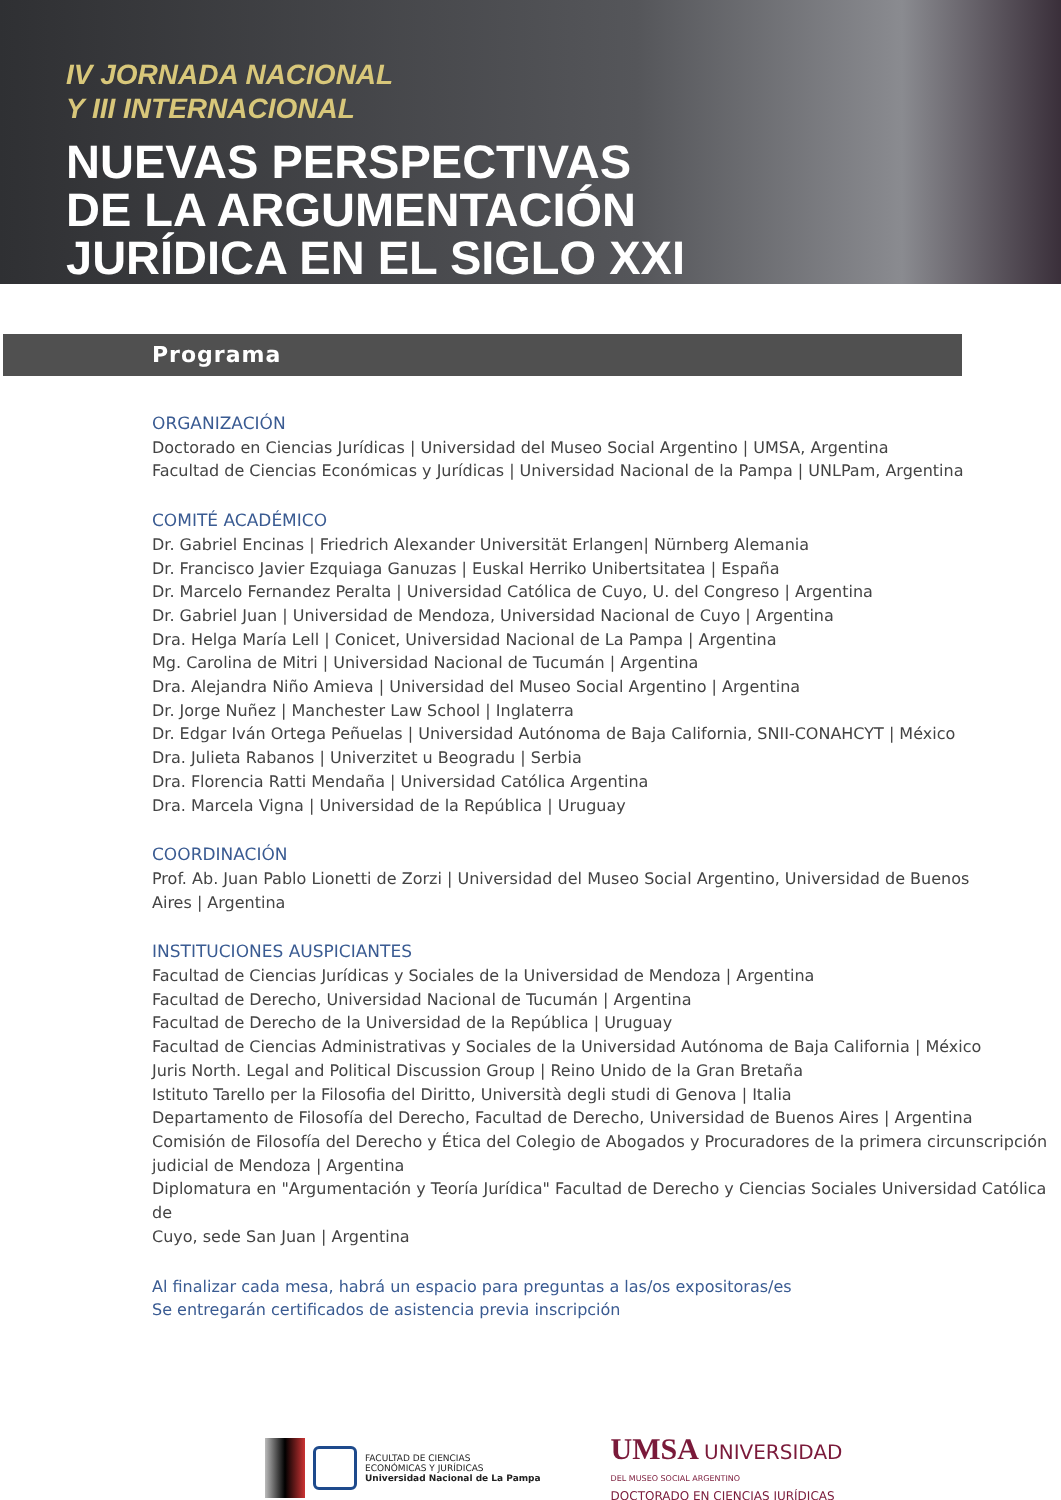IV JORNADA NACIONAL
Y III INTERNACIONAL
NUEVAS PERSPECTIVAS
DE LA ARGUMENTACIÓN
JURÍDICA EN EL SIGLO XXI
Programa
ORGANIZACIÓN
Doctorado en Ciencias Jurídicas | Universidad del Museo Social Argentino | UMSA, Argentina
Facultad de Ciencias Económicas y Jurídicas | Universidad Nacional de la Pampa | UNLPam, Argentina
COMITÉ ACADÉMICO
Dr. Gabriel Encinas | Friedrich Alexander Universität Erlangen| Nürnberg Alemania
Dr. Francisco Javier Ezquiaga Ganuzas | Euskal Herriko Unibertsitatea | España
Dr. Marcelo Fernandez Peralta | Universidad Católica de Cuyo, U. del Congreso | Argentina
Dr. Gabriel Juan | Universidad de Mendoza, Universidad Nacional de Cuyo | Argentina
Dra. Helga María Lell | Conicet, Universidad Nacional de La Pampa | Argentina
Mg. Carolina de Mitri | Universidad Nacional de Tucumán | Argentina
Dra. Alejandra Niño Amieva | Universidad del Museo Social Argentino | Argentina
Dr. Jorge Nuñez | Manchester Law School | Inglaterra
Dr. Edgar Iván Ortega Peñuelas | Universidad Autónoma de Baja California, SNII-CONAHCYT | México
Dra. Julieta Rabanos | Univerzitet u Beogradu | Serbia
Dra. Florencia Ratti Mendaña | Universidad Católica Argentina
Dra. Marcela Vigna | Universidad de la República | Uruguay
COORDINACIÓN
Prof. Ab. Juan Pablo Lionetti de Zorzi | Universidad del Museo Social Argentino, Universidad de Buenos
Aires | Argentina
INSTITUCIONES AUSPICIANTES
Facultad de Ciencias Jurídicas y Sociales de la Universidad de Mendoza | Argentina
Facultad de Derecho, Universidad Nacional de Tucumán | Argentina
Facultad de Derecho de la Universidad de la República | Uruguay
Facultad de Ciencias Administrativas y Sociales de la Universidad Autónoma de Baja California | México
Juris North. Legal and Political Discussion Group | Reino Unido de la Gran Bretaña
Istituto Tarello per la Filosofia del Diritto, Università degli studi di Genova | Italia
Departamento de Filosofía del Derecho, Facultad de Derecho, Universidad de Buenos Aires | Argentina
Comisión de Filosofía del Derecho y Ética del Colegio de Abogados y Procuradores de la primera circunscripción
judicial de Mendoza | Argentina
Diplomatura en "Argumentación y Teoría Jurídica" Facultad de Derecho y Ciencias Sociales Universidad Católica de
Cuyo, sede San Juan | Argentina
Al finalizar cada mesa, habrá un espacio para preguntas a las/os expositoras/es
Se entregarán certificados de asistencia previa inscripción
FACULTAD DE CIENCIAS
ECONÓMICAS Y JURÍDICAS
Universidad Nacional de La Pampa
UMSA UNIVERSIDAD
DEL MUSEO SOCIAL ARGENTINO
DOCTORADO EN CIENCIAS JURÍDICAS